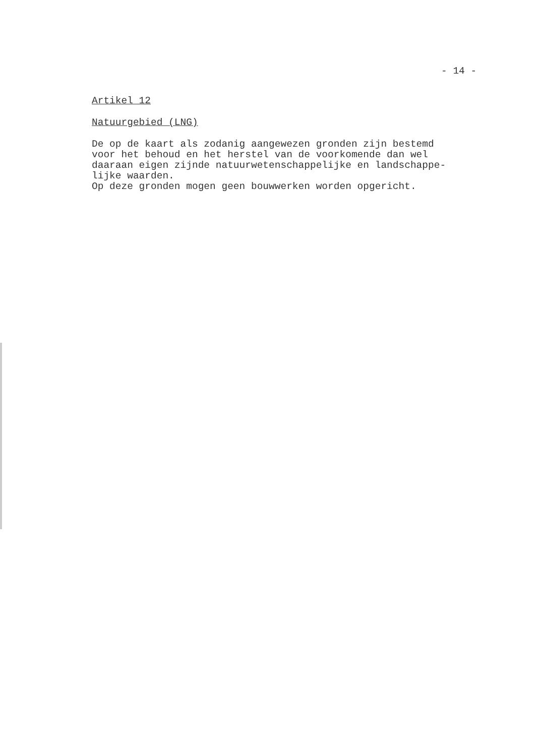- 14 -
Artikel 12
Natuurgebied (LNG)
De op de kaart als zodanig aangewezen gronden zijn bestemd
voor het behoud en het herstel van de voorkomende dan wel
daaraan eigen zijnde natuurwetenschappelijke en landschappe-
lijke waarden.
Op deze gronden mogen geen bouwwerken worden opgericht.